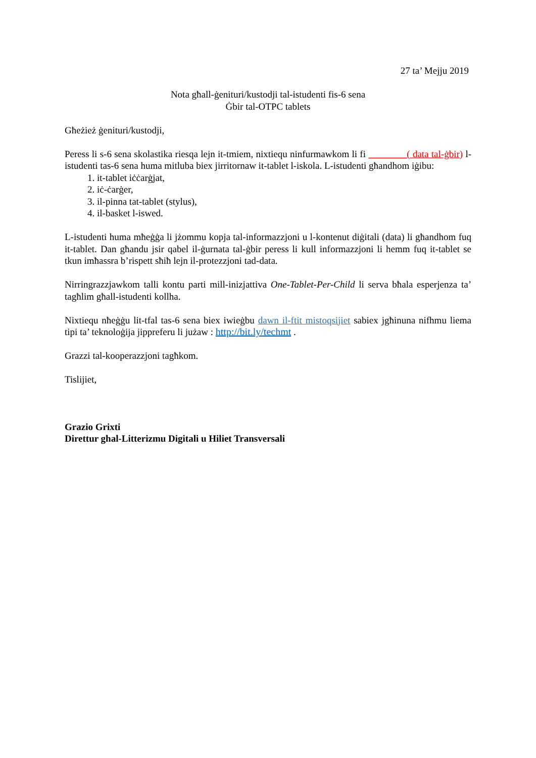27 ta’ Mejju 2019
Nota għall-ġenituri/kustodji tal-istudenti fis-6 sena
Ġbir tal-OTPC tablets
Għeżież ġenituri/kustodji,
Peress li s-6 sena skolastika riesqa lejn it-tmiem, nixtiequ ninfurmawkom li fi ________( data tal-ġbir) l-istudenti tas-6 sena huma mitluba biex jirritornaw it-tablet l-iskola. L-istudenti għandhom iġibu:
1. it-tablet iċċarġjat,
2. iċ-ċarġer,
3. il-pinna tat-tablet (stylus),
4. il-basket l-iswed.
L-istudenti huma mħeġġa li jżommu kopja tal-informazzjoni u l-kontenut diġitali (data) li għandhom fuq it-tablet. Dan għandu jsir qabel il-ġurnata tal-ġbir peress li kull informazzjoni li hemm fuq it-tablet se tkun imħassra b’rispett sħiħ lejn il-protezzjoni tad-data.
Nirringrazzjawkom talli kontu parti mill-inizjattiva One-Tablet-Per-Child li serva bħala esperjenza ta’ tagħlim għall-istudenti kollha.
Nixtiequ nħeġġu lit-tfal tas-6 sena biex iwieġbu dawn il-ftit mistoqsijiet sabiex jgħinuna nifhmu liema tipi ta’ teknoloġija jippreferu li jużaw : http://bit.ly/techmt .
Grazzi tal-kooperazzjoni tagħkom.
Tislijiet,
Grazio Grixti
Direttur ghal-Litterizmu Digitali u Hiliet Transversali